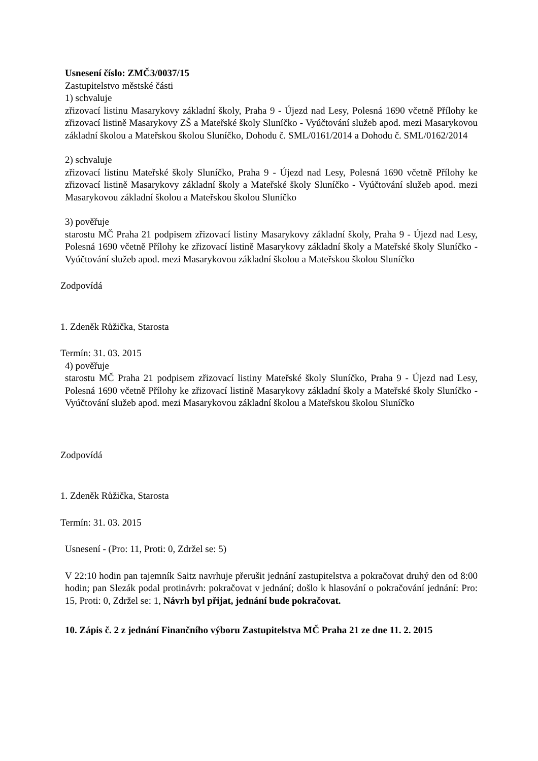Usnesení číslo: ZMČ3/0037/15
Zastupitelstvo městské části
1) schvaluje
zřizovací listinu Masarykovy základní školy, Praha 9 - Újezd nad Lesy, Polesná 1690 včetně Přílohy ke zřizovací listině Masarykovy ZŠ a Mateřské školy Sluníčko - Vyúčtování služeb apod. mezi Masarykovou základní školou a Mateřskou školou Sluníčko, Dohodu č. SML/0161/2014 a Dohodu č. SML/0162/2014
2) schvaluje
zřizovací listinu Mateřské školy Sluníčko, Praha 9 - Újezd nad Lesy, Polesná 1690 včetně Přílohy ke zřizovací listině Masarykovy základní školy a Mateřské školy Sluníčko - Vyúčtování služeb apod. mezi Masarykovou základní školou a Mateřskou školou Sluníčko
3) pověřuje
starostu MČ Praha 21 podpisem zřizovací listiny Masarykovy základní školy, Praha 9 - Újezd nad Lesy, Polesná 1690 včetně Přílohy ke zřizovací listině Masarykovy základní školy a Mateřské školy Sluníčko - Vyúčtování služeb apod. mezi Masarykovou základní školou a Mateřskou školou Sluníčko
Zodpovídá
1. Zdeněk Růžička, Starosta
Termín: 31. 03. 2015
4) pověřuje
starostu MČ Praha 21 podpisem zřizovací listiny Mateřské školy Sluníčko, Praha 9 - Újezd nad Lesy, Polesná 1690 včetně Přílohy ke zřizovací listině Masarykovy základní školy a Mateřské školy Sluníčko - Vyúčtování služeb apod. mezi Masarykovou základní školou a Mateřskou školou Sluníčko
Zodpovídá
1. Zdeněk Růžička, Starosta
Termín: 31. 03. 2015
Usnesení - (Pro: 11, Proti: 0, Zdržel se: 5)
V 22:10 hodin pan tajemník Saitz navrhuje přerušit jednání zastupitelstva a pokračovat druhý den od 8:00 hodin; pan Slezák podal protinávrh: pokračovat v jednání; došlo k hlasování o pokračování jednání: Pro: 15, Proti: 0, Zdržel se: 1, Návrh byl přijat, jednání bude pokračovat.
10. Zápis č. 2 z jednání Finančního výboru Zastupitelstva MČ Praha 21 ze dne 11. 2. 2015